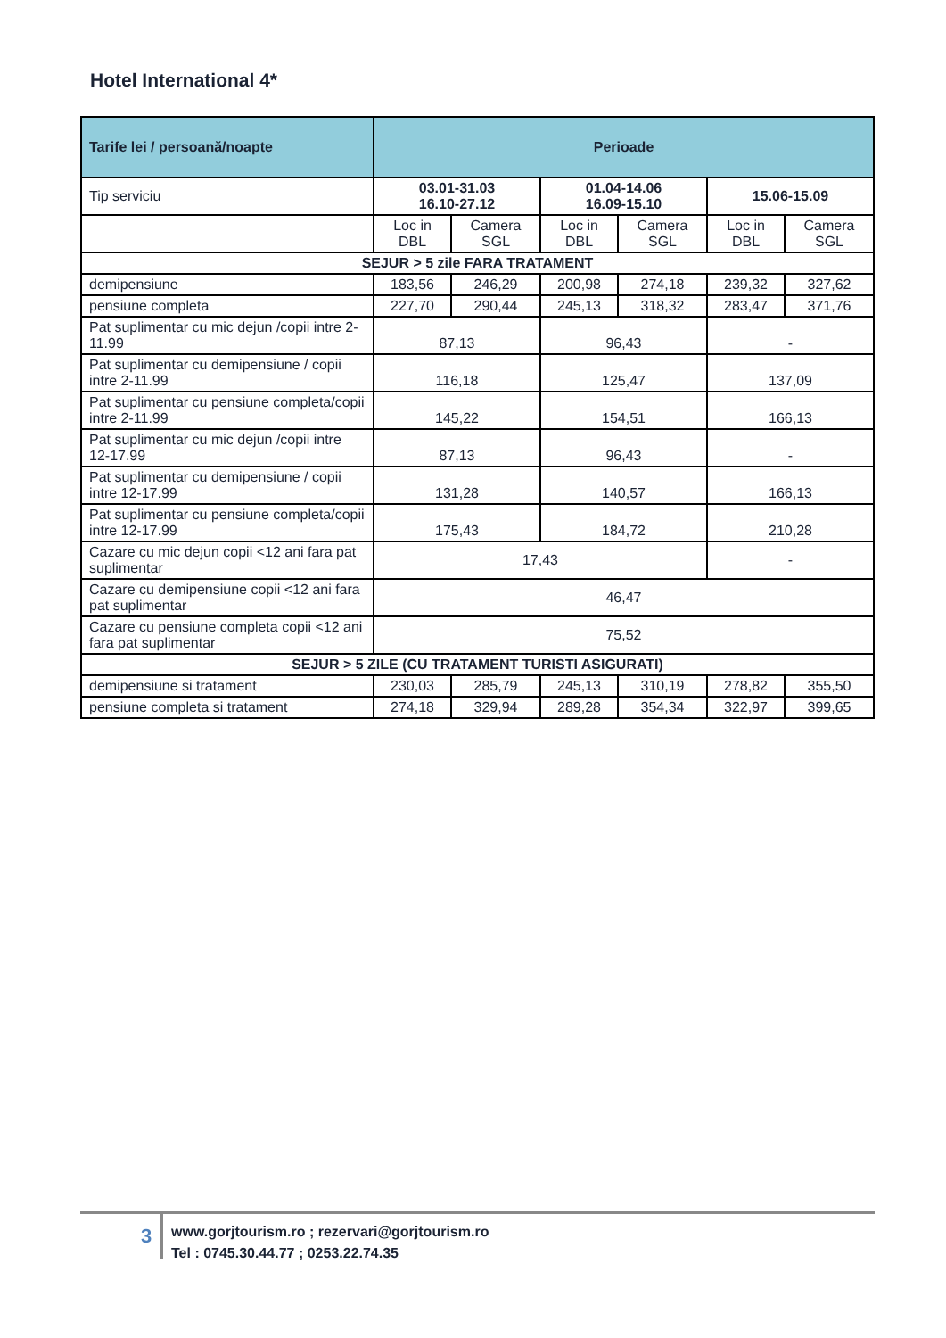Hotel International 4*
| Tarife lei / persoană/noapte | Perioade | | | | | |
| --- | --- | --- | --- | --- | --- | --- |
| Tip serviciu | 03.01-31.03 16.10-27.12 | | 01.04-14.06 16.09-15.10 | | 15.06-15.09 | |
| | Loc in DBL | Camera SGL | Loc in DBL | Camera SGL | Loc in DBL | Camera SGL |
| SEJUR > 5 zile FARA TRATAMENT | | | | | | |
| demipensiune | 183,56 | 246,29 | 200,98 | 274,18 | 239,32 | 327,62 |
| pensiune completa | 227,70 | 290,44 | 245,13 | 318,32 | 283,47 | 371,76 |
| Pat suplimentar cu mic dejun /copii intre 2-11.99 | 87,13 | | 96,43 | | - | |
| Pat suplimentar cu demipensiune / copii intre 2-11.99 | 116,18 | | 125,47 | | 137,09 | |
| Pat suplimentar cu pensiune completa/copii intre 2-11.99 | 145,22 | | 154,51 | | 166,13 | |
| Pat suplimentar cu mic dejun /copii intre 12-17.99 | 87,13 | | 96,43 | | - | |
| Pat suplimentar cu demipensiune / copii intre 12-17.99 | 131,28 | | 140,57 | | 166,13 | |
| Pat suplimentar cu pensiune completa/copii intre 12-17.99 | 175,43 | | 184,72 | | 210,28 | |
| Cazare cu mic dejun copii <12 ani fara pat suplimentar | 17,43 | | | | - | |
| Cazare cu demipensiune copii <12 ani fara pat suplimentar | 46,47 | | | | | |
| Cazare cu pensiune completa copii <12 ani fara pat suplimentar | 75,52 | | | | | |
| SEJUR > 5 ZILE (CU TRATAMENT TURISTI ASIGURATI) | | | | | | |
| demipensiune si tratament | 230,03 | 285,79 | 245,13 | 310,19 | 278,82 | 355,50 |
| pensiune completa si tratament | 274,18 | 329,94 | 289,28 | 354,34 | 322,97 | 399,65 |
3
www.gorjtourism.ro ; rezervari@gorjtourism.ro
Tel : 0745.30.44.77 ; 0253.22.74.35